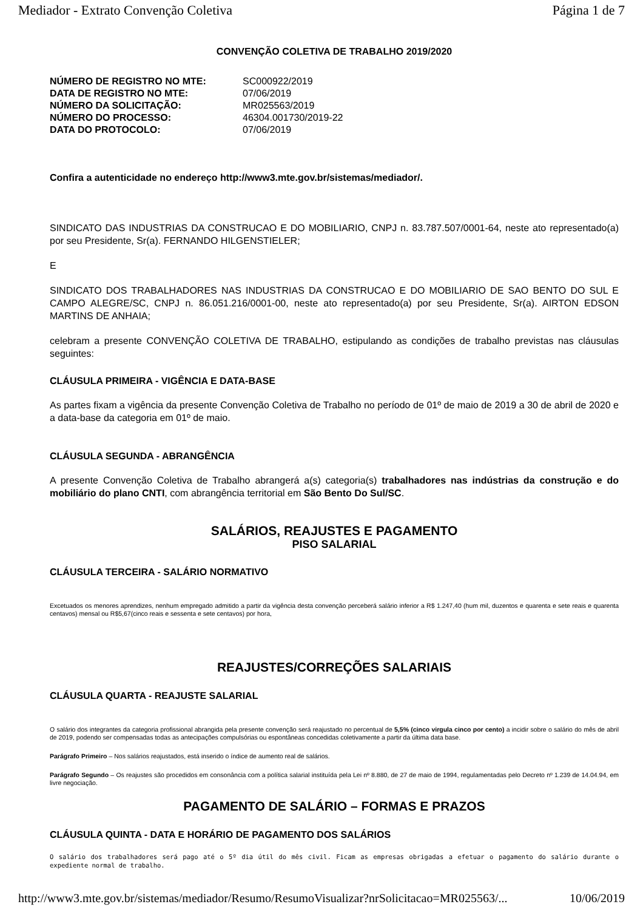Mediador - Extrato Convenção Coletiva Página 1 de 7
CONVENÇÃO COLETIVA DE TRABALHO 2019/2020
| NÚMERO DE REGISTRO NO MTE: | SC000922/2019 |
| DATA DE REGISTRO NO MTE: | 07/06/2019 |
| NÚMERO DA SOLICITAÇÃO: | MR025563/2019 |
| NÚMERO DO PROCESSO: | 46304.001730/2019-22 |
| DATA DO PROTOCOLO: | 07/06/2019 |
Confira a autenticidade no endereço http://www3.mte.gov.br/sistemas/mediador/.
SINDICATO DAS INDUSTRIAS DA CONSTRUCAO E DO MOBILIARIO, CNPJ n. 83.787.507/0001-64, neste ato representado(a) por seu Presidente, Sr(a). FERNANDO HILGENSTIELER;
E
SINDICATO DOS TRABALHADORES NAS INDUSTRIAS DA CONSTRUCAO E DO MOBILIARIO DE SAO BENTO DO SUL E CAMPO ALEGRE/SC, CNPJ n. 86.051.216/0001-00, neste ato representado(a) por seu Presidente, Sr(a). AIRTON EDSON MARTINS DE ANHAIA;
celebram a presente CONVENÇÃO COLETIVA DE TRABALHO, estipulando as condições de trabalho previstas nas cláusulas seguintes:
CLÁUSULA PRIMEIRA - VIGÊNCIA E DATA-BASE
As partes fixam a vigência da presente Convenção Coletiva de Trabalho no período de 01º de maio de 2019 a 30 de abril de 2020 e a data-base da categoria em 01º de maio.
CLÁUSULA SEGUNDA - ABRANGÊNCIA
A presente Convenção Coletiva de Trabalho abrangerá a(s) categoria(s) trabalhadores nas indústrias da construção e do mobiliário do plano CNTI, com abrangência territorial em São Bento Do Sul/SC.
SALÁRIOS, REAJUSTES E PAGAMENTO
PISO SALARIAL
CLÁUSULA TERCEIRA - SALÁRIO NORMATIVO
Excetuados os menores aprendizes, nenhum empregado admitido a partir da vigência desta convenção perceberá salário inferior a R$ 1.247,40 (hum mil, duzentos e quarenta e sete reais e quarenta centavos) mensal ou R$5,67(cinco reais e sessenta e sete centavos) por hora,
REAJUSTES/CORREÇÕES SALARIAIS
CLÁUSULA QUARTA - REAJUSTE SALARIAL
O salário dos integrantes da categoria profissional abrangida pela presente convenção será reajustado no percentual de 5,5% (cinco virgula cinco por cento) a incidir sobre o salário do mês de abril de 2019, podendo ser compensadas todas as antecipações compulsórias ou espontâneas concedidas coletivamente a partir da última data base.
Parágrafo Primeiro – Nos salários reajustados, está inserido o índice de aumento real de salários.
Parágrafo Segundo – Os reajustes são procedidos em consonância com a política salarial instituída pela Lei nº 8.880, de 27 de maio de 1994, regulamentadas pelo Decreto nº 1.239 de 14.04.94, em livre negociação.
PAGAMENTO DE SALÁRIO – FORMAS E PRAZOS
CLÁUSULA QUINTA - DATA E HORÁRIO DE PAGAMENTO DOS SALÁRIOS
O salário dos trabalhadores será pago até o 5º dia útil do mês civil. Ficam as empresas obrigadas a efetuar o pagamento do salário durante o expediente normal de trabalho.
http://www3.mte.gov.br/sistemas/mediador/Resumo/ResumoVisualizar?nrSolicitacao=MR025563/... 10/06/2019